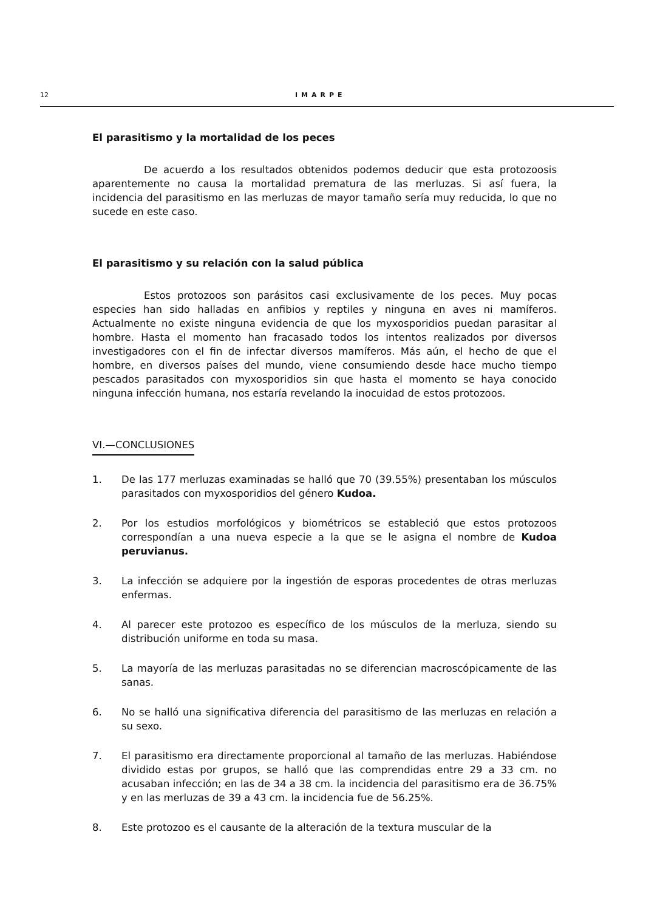12 IMARPE
El parasitismo y la mortalidad de los peces
De acuerdo a los resultados obtenidos podemos deducir que esta protozoosis aparentemente no causa la mortalidad prematura de las merluzas. Si así fuera, la incidencia del parasitismo en las merluzas de mayor tamaño sería muy reducida, lo que no sucede en este caso.
El parasitismo y su relación con la salud pública
Estos protozoos son parásitos casi exclusivamente de los peces. Muy pocas especies han sido halladas en anfibios y reptiles y ninguna en aves ni mamíferos. Actualmente no existe ninguna evidencia de que los myxosporidios puedan parasitar al hombre. Hasta el momento han fracasado todos los intentos realizados por diversos investigadores con el fin de infectar diversos mamíferos. Más aún, el hecho de que el hombre, en diversos países del mundo, viene consumiendo desde hace mucho tiempo pescados parasitados con myxosporidios sin que hasta el momento se haya conocido ninguna infección humana, nos estaría revelando la inocuidad de estos protozoos.
VI.—CONCLUSIONES
1. De las 177 merluzas examinadas se halló que 70 (39.55%) presentaban los músculos parasitados con myxosporidios del género Kudoa.
2. Por los estudios morfológicos y biométricos se estableció que estos protozoos correspondían a una nueva especie a la que se le asigna el nombre de Kudoa peruvianus.
3. La infección se adquiere por la ingestión de esporas procedentes de otras merluzas enfermas.
4. Al parecer este protozoo es específico de los músculos de la merluza, siendo su distribución uniforme en toda su masa.
5. La mayoría de las merluzas parasitadas no se diferencian macroscópicamente de las sanas.
6. No se halló una significativa diferencia del parasitismo de las merluzas en relación a su sexo.
7. El parasitismo era directamente proporcional al tamaño de las merluzas. Habiéndose dividido estas por grupos, se halló que las comprendidas entre 29 a 33 cm. no acusaban infección; en las de 34 a 38 cm. la incidencia del parasitismo era de 36.75% y en las merluzas de 39 a 43 cm. la incidencia fue de 56.25%.
8. Este protozoo es el causante de la alteración de la textura muscular de la